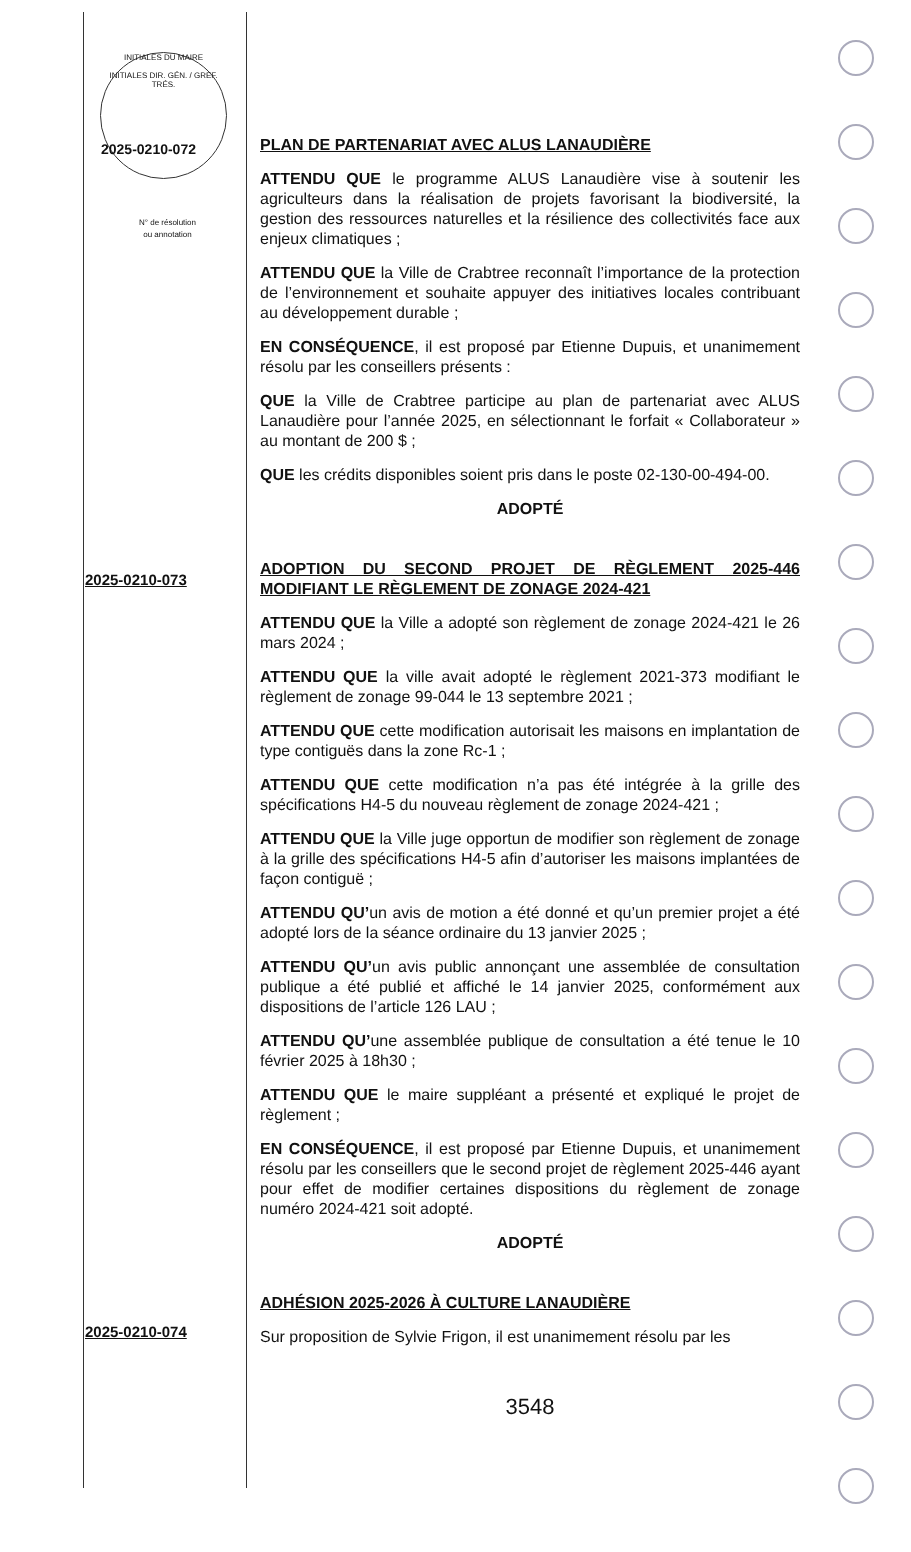INITIALES DU MAIRE
INITIALES DIR. GÉN. / GREF. TRÉS.
2025-0210-072
N° de résolution
ou annotation
2025-0210-073
2025-0210-074
PLAN DE PARTENARIAT AVEC ALUS LANAUDIÈRE
ATTENDU QUE le programme ALUS Lanaudière vise à soutenir les agriculteurs dans la réalisation de projets favorisant la biodiversité, la gestion des ressources naturelles et la résilience des collectivités face aux enjeux climatiques ;
ATTENDU QUE la Ville de Crabtree reconnaît l’importance de la protection de l’environnement et souhaite appuyer des initiatives locales contribuant au développement durable ;
EN CONSÉQUENCE, il est proposé par Etienne Dupuis, et unanimement résolu par les conseillers présents :
QUE la Ville de Crabtree participe au plan de partenariat avec ALUS Lanaudière pour l’année 2025, en sélectionnant le forfait « Collaborateur » au montant de 200 $ ;
QUE les crédits disponibles soient pris dans le poste 02-130-00-494-00.
ADOPTÉ
ADOPTION DU SECOND PROJET DE RÈGLEMENT 2025-446 MODIFIANT LE RÈGLEMENT DE ZONAGE 2024-421
ATTENDU QUE la Ville a adopté son règlement de zonage 2024-421 le 26 mars 2024 ;
ATTENDU QUE la ville avait adopté le règlement 2021-373 modifiant le règlement de zonage 99-044 le 13 septembre 2021 ;
ATTENDU QUE cette modification autorisait les maisons en implantation de type contiguës dans la zone Rc-1 ;
ATTENDU QUE cette modification n’a pas été intégrée à la grille des spécifications H4-5 du nouveau règlement de zonage 2024-421 ;
ATTENDU QUE la Ville juge opportun de modifier son règlement de zonage à la grille des spécifications H4-5 afin d’autoriser les maisons implantées de façon contiguë ;
ATTENDU QU’un avis de motion a été donné et qu’un premier projet a été adopté lors de la séance ordinaire du 13 janvier 2025 ;
ATTENDU QU’un avis public annonçant une assemblée de consultation publique a été publié et affiché le 14 janvier 2025, conformément aux dispositions de l’article 126 LAU ;
ATTENDU QU’une assemblée publique de consultation a été tenue le 10 février 2025 à 18h30 ;
ATTENDU QUE le maire suppléant a présenté et expliqué le projet de règlement ;
EN CONSÉQUENCE, il est proposé par Etienne Dupuis, et unanimement résolu par les conseillers que le second projet de règlement 2025-446 ayant pour effet de modifier certaines dispositions du règlement de zonage numéro 2024-421 soit adopté.
ADOPTÉ
ADHÉSION 2025-2026 À CULTURE LANAUDIÈRE
Sur proposition de Sylvie Frigon, il est unanimement résolu par les
3548